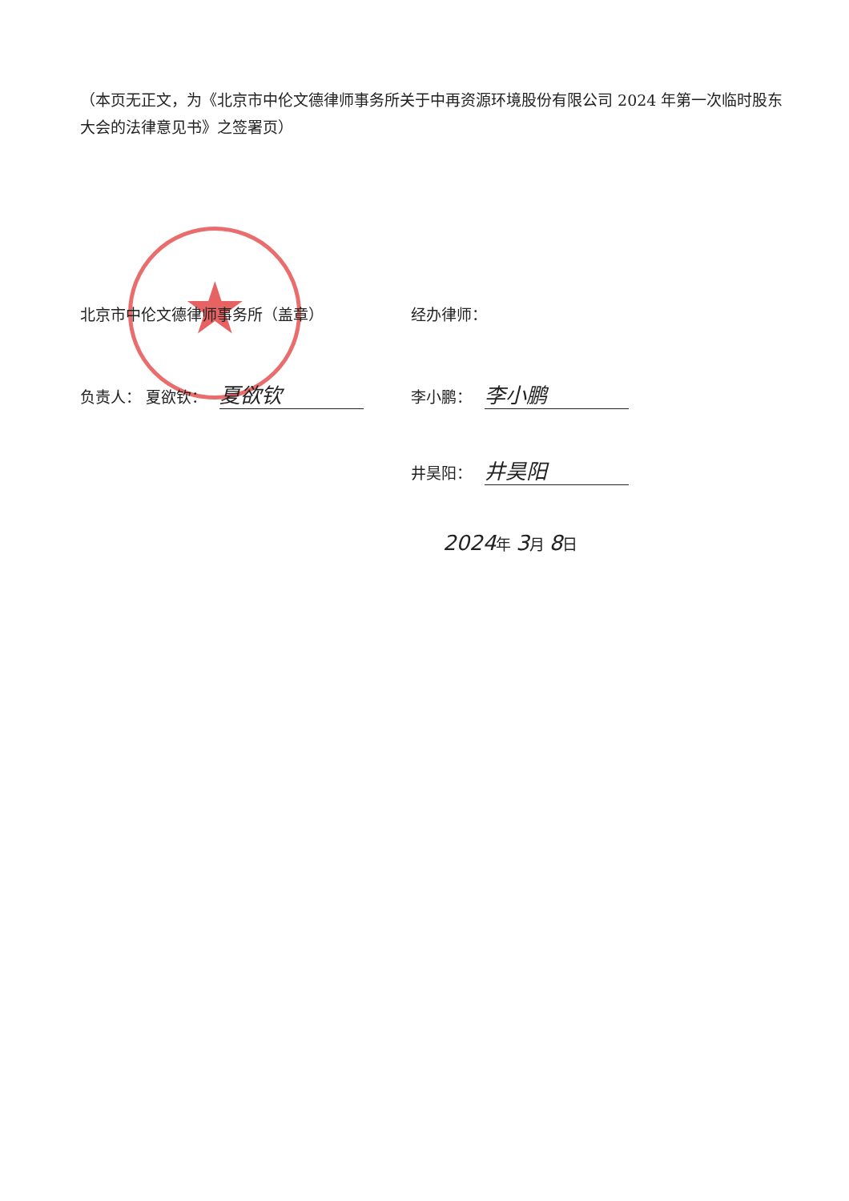（本页无正文，为《北京市中伦文德律师事务所关于中再资源环境股份有限公司 2024 年第一次临时股东大会的法律意见书》之签署页）
★
北京市中伦文德律师事务所（盖章）
负责人： 夏欲钦： 夏欲钦
经办律师：
李小鹏： 李小鹏
井昊阳： 井昊阳
2024年 3月 8日